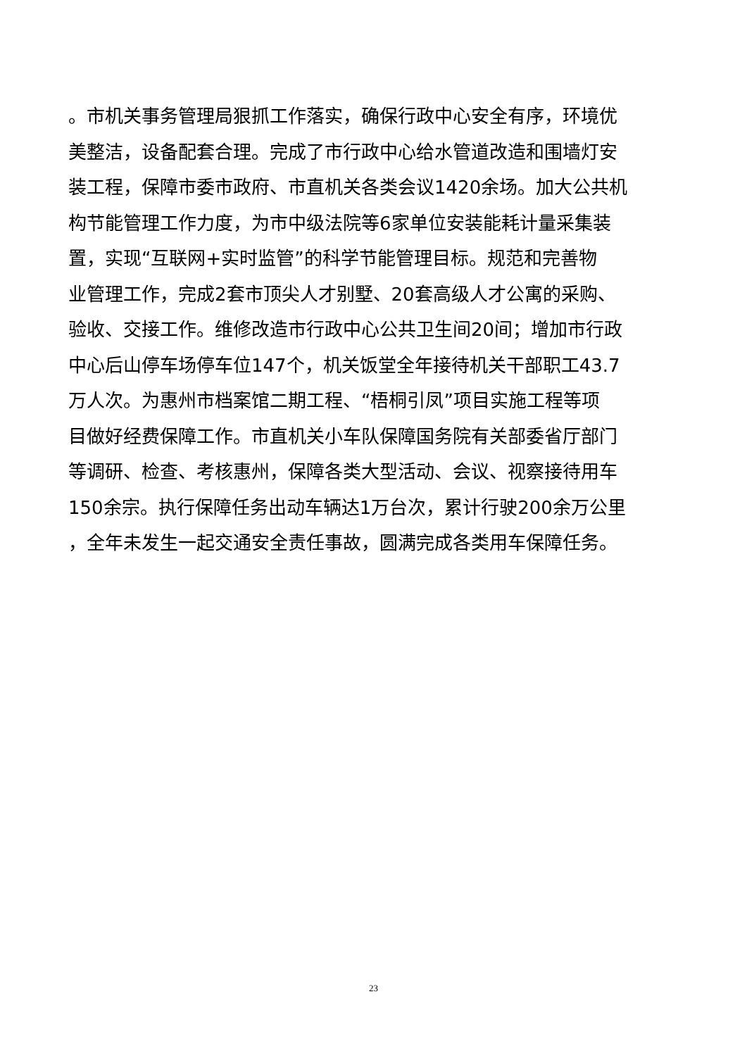。市机关事务管理局狠抓工作落实，确保行政中心安全有序，环境优
美整洁，设备配套合理。完成了市行政中心给水管道改造和围墙灯安
装工程，保障市委市政府、市直机关各类会议1420余场。加大公共机
构节能管理工作力度，为市中级法院等6家单位安装能耗计量采集装
置，实现“互联网+实时监管”的科学节能管理目标。规范和完善物
业管理工作，完成2套市顶尖人才别墅、20套高级人才公寓的采购、
验收、交接工作。维修改造市行政中心公共卫生间20间；增加市行政
中心后山停车场停车位147个，机关饭堂全年接待机关干部职工43.7
万人次。为惠州市档案馆二期工程、“梧桐引凤”项目实施工程等项
目做好经费保障工作。市直机关小车队保障国务院有关部委省厅部门
等调研、检查、考核惠州，保障各类大型活动、会议、视察接待用车
150余宗。执行保障任务出动车辆达1万台次，累计行驶200余万公里
，全年未发生一起交通安全责任事故，圆满完成各类用车保障任务。
23